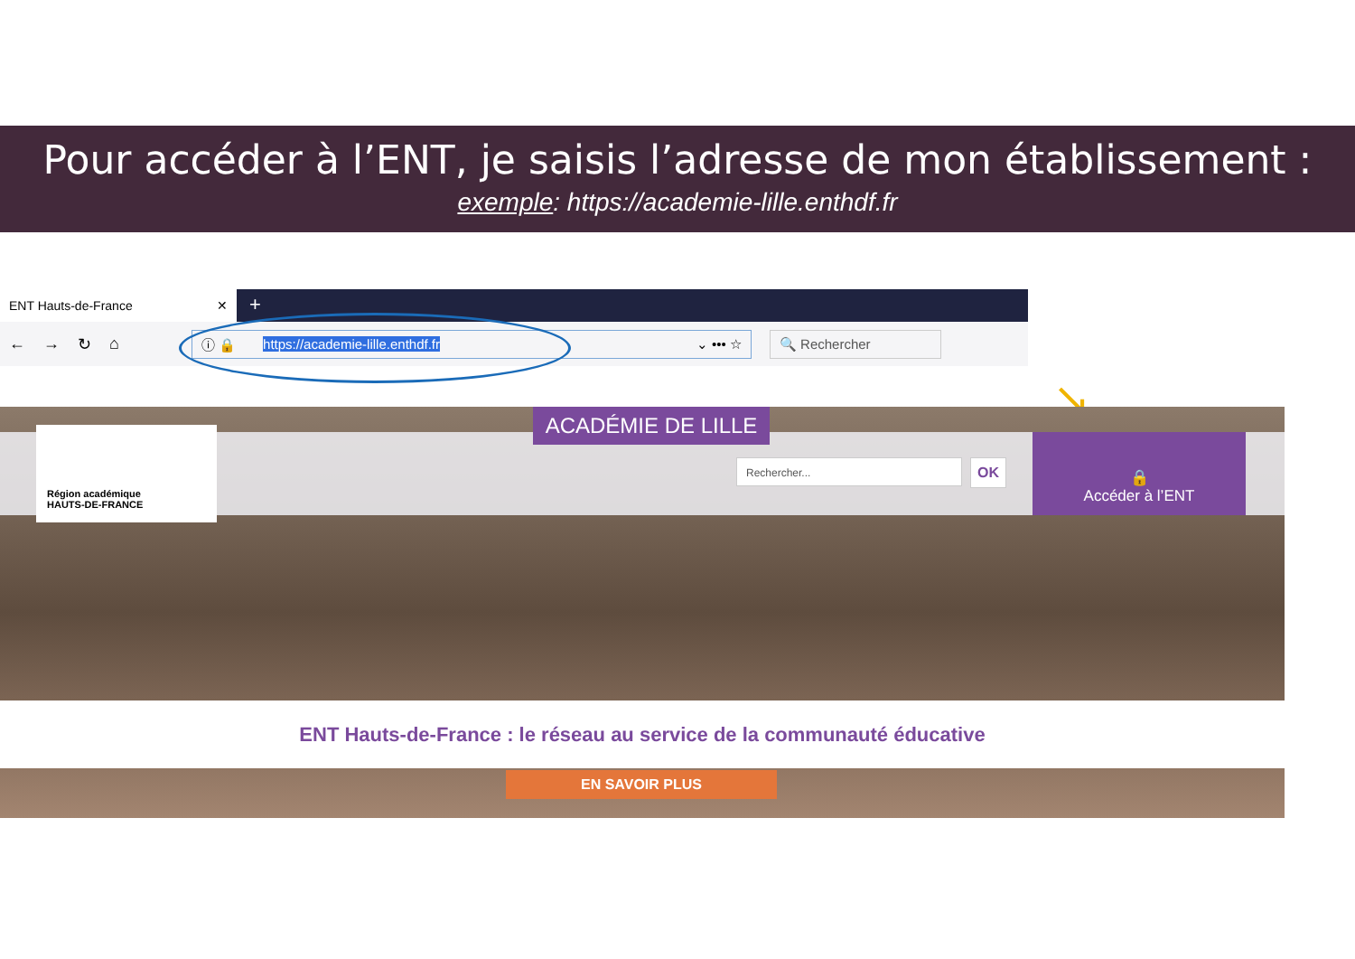Pour accéder à l’ENT, je saisis l’adresse de mon établissement :
exemple: https://academie-lille.enthdf.fr
ENT Hauts-de-France ✕
+
← → ↻ ⌂
ⓘ 🔒 https://academie-lille.enthdf.fr ⌄ ••• ☆ 🔍 Rechercher
↘
Région académique
HAUTS-DE-FRANCE
ACADÉMIE DE LILLE
Rechercher... OK
🔒
Accéder à l’ENT
ENT Hauts-de-France : le réseau au service de la communauté éducative
EN SAVOIR PLUS